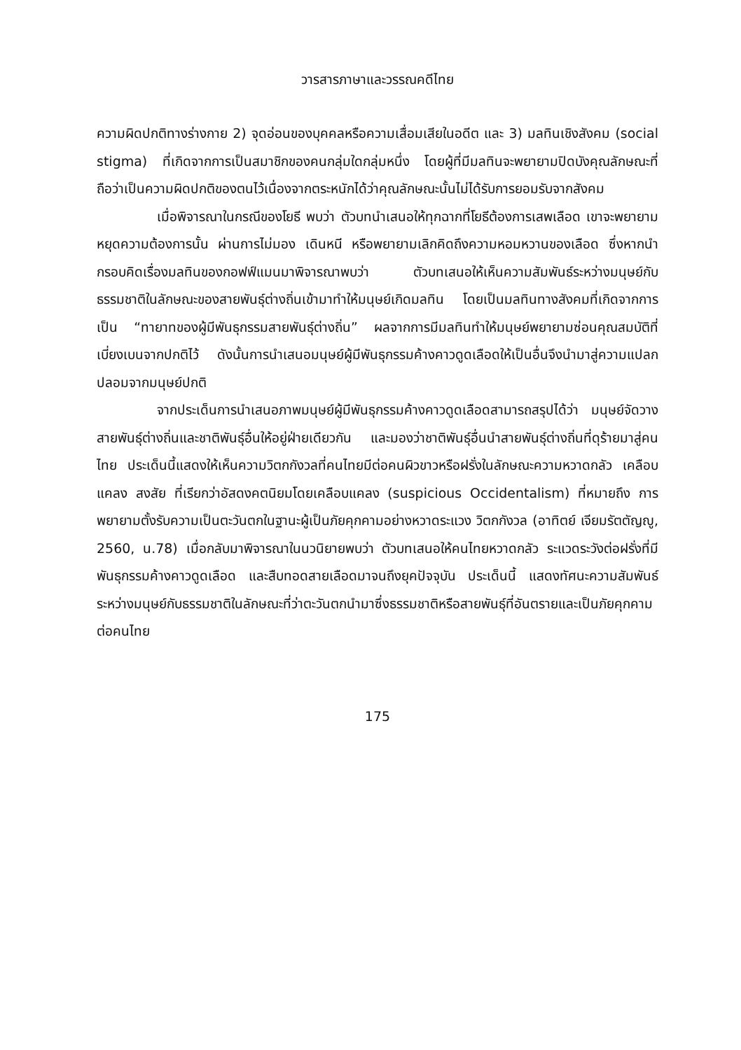วารสารภาษาและวรรณคดีไทย
ความผิดปกติทางร่างกาย 2) จุดอ่อนของบุคคลหรือความเสื่อมเสียในอดีต และ 3) มลทินเชิงสังคม (social stigma) ที่เกิดจากการเป็นสมาชิกของคนกลุ่มใดกลุ่มหนึ่ง โดยผู้ที่มีมลทินจะพยายามปิดบังคุณลักษณะที่ถือว่าเป็นความผิดปกติของตนไว้เนื่องจากตระหนักได้ว่าคุณลักษณะนั้นไม่ได้รับการยอมรับจากสังคม
เมื่อพิจารณาในกรณีของโยธี พบว่า ตัวบทนำเสนอให้ทุกฉากที่โยธีต้องการเสพเลือด เขาจะพยายามหยุดความต้องการนั้น ผ่านการไม่มอง เดินหนี หรือพยายามเลิกคิดถึงความหอมหวานของเลือด ซึ่งหากนำกรอบคิดเรื่องมลทินของกอฟฟ์แมนมาพิจารณาพบว่า ตัวบทเสนอให้เห็นความสัมพันธ์ระหว่างมนุษย์กับธรรมชาติในลักษณะของสายพันธุ์ต่างถิ่นเข้ามาทำให้มนุษย์เกิดมลทิน โดยเป็นมลทินทางสังคมที่เกิดจากการเป็น “ทายาทของผู้มีพันธุกรรมสายพันธุ์ต่างถิ่น” ผลจากการมีมลทินทำให้มนุษย์พยายามซ่อนคุณสมบัติที่เบี่ยงเบนจากปกติไว้ ดังนั้นการนำเสนอมนุษย์ผู้มีพันธุกรรมค้างคาวดูดเลือดให้เป็นอื่นจึงนำมาสู่ความแปลกปลอมจากมนุษย์ปกติ
จากประเด็นการนำเสนอภาพมนุษย์ผู้มีพันธุกรรมค้างคาวดูดเลือดสามารถสรุปได้ว่า มนุษย์จัดวางสายพันธุ์ต่างถิ่นและชาติพันธุ์อื่นให้อยู่ฝ่ายเดียวกัน และมองว่าชาติพันธุ์อื่นนำสายพันธุ์ต่างถิ่นที่ดุร้ายมาสู่คนไทย ประเด็นนี้แสดงให้เห็นความวิตกกังวลที่คนไทยมีต่อคนผิวขาวหรือฝรั่งในลักษณะความหวาดกลัว เคลือบแคลง สงสัย ที่เรียกว่าอัสดงคตนิยมโดยเคลือบแคลง (suspicious Occidentalism) ที่หมายถึง การพยายามตั้งรับความเป็นตะวันตกในฐานะผู้เป็นภัยคุกคามอย่างหวาดระแวง วิตกกังวล (อาทิตย์ เจียมรัตตัญญู, 2560, น.78) เมื่อกลับมาพิจารณาในนวนิยายพบว่า ตัวบทเสนอให้คนไทยหวาดกลัว ระแวดระวังต่อฝรั่งที่มีพันธุกรรมค้างคาวดูดเลือด และสืบทอดสายเลือดมาจนถึงยุคปัจจุบัน ประเด็นนี้ แสดงทัศนะความสัมพันธ์ระหว่างมนุษย์กับธรรมชาติในลักษณะที่ว่าตะวันตกนำมาซึ่งธรรมชาติหรือสายพันธุ์ที่อันตรายและเป็นภัยคุกคามต่อคนไทย
175